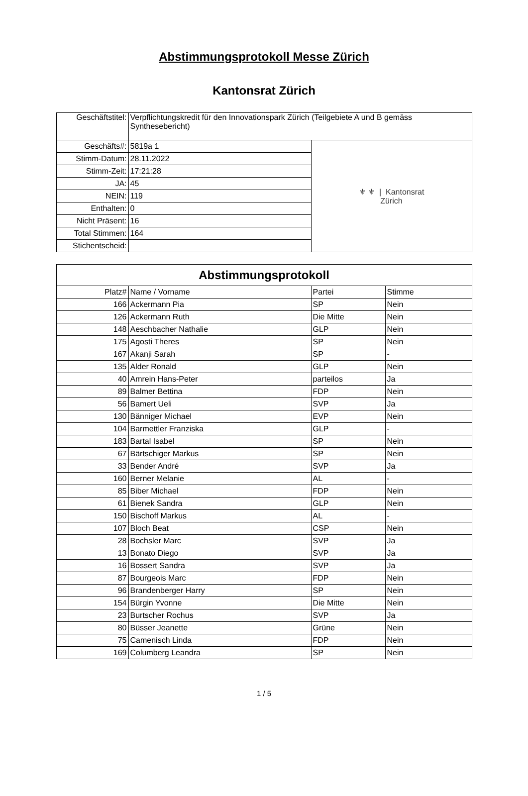Abstimmungsprotokoll Messe Zürich
Kantonsrat Zürich
| Geschäftstitel: | Verpflichtungskredit für den Innovationspark Zürich (Teilgebiete A und B gemäss Synthesebericht) | |
| Geschäfts#: | 5819a 1 | ⚜ ⚜ / Kantonsrat Zürich |
| Stimm-Datum: | 28.11.2022 | |
| Stimm-Zeit: | 17:21:28 | |
| JA: | 45 | |
| NEIN: | 119 | |
| Enthalten: | 0 | |
| Nicht Präsent: | 16 | |
| Total Stimmen: | 164 | |
| Stichentscheid: | | |
| Abstimmungsprotokoll | | | |
| --- | --- | --- | --- |
| Platz# | Name / Vorname | Partei | Stimme |
| 166 | Ackermann Pia | SP | Nein |
| 126 | Ackermann Ruth | Die Mitte | Nein |
| 148 | Aeschbacher Nathalie | GLP | Nein |
| 175 | Agosti Theres | SP | Nein |
| 167 | Akanji Sarah | SP | - |
| 135 | Alder Ronald | GLP | Nein |
| 40 | Amrein Hans-Peter | parteilos | Ja |
| 89 | Balmer Bettina | FDP | Nein |
| 56 | Bamert Ueli | SVP | Ja |
| 130 | Bänniger Michael | EVP | Nein |
| 104 | Barmettler Franziska | GLP | - |
| 183 | Bartal Isabel | SP | Nein |
| 67 | Bärtschiger Markus | SP | Nein |
| 33 | Bender André | SVP | Ja |
| 160 | Berner Melanie | AL | - |
| 85 | Biber Michael | FDP | Nein |
| 61 | Bienek Sandra | GLP | Nein |
| 150 | Bischoff Markus | AL | - |
| 107 | Bloch Beat | CSP | Nein |
| 28 | Bochsler Marc | SVP | Ja |
| 13 | Bonato Diego | SVP | Ja |
| 16 | Bossert Sandra | SVP | Ja |
| 87 | Bourgeois Marc | FDP | Nein |
| 96 | Brandenberger Harry | SP | Nein |
| 154 | Bürgin Yvonne | Die Mitte | Nein |
| 23 | Burtscher Rochus | SVP | Ja |
| 80 | Büsser Jeanette | Grüne | Nein |
| 75 | Camenisch Linda | FDP | Nein |
| 169 | Columberg Leandra | SP | Nein |
1 / 5